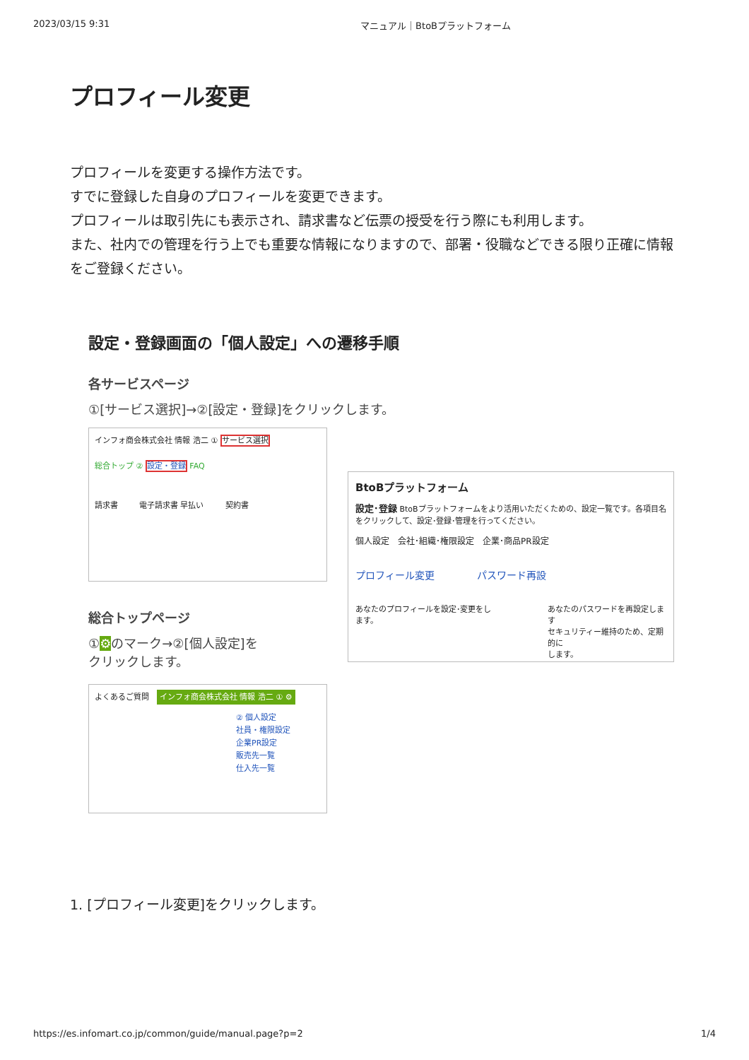2023/03/15 9:31 マニュアル｜BtoBプラットフォーム
プロフィール変更
プロフィールを変更する操作方法です。
すでに登録した自身のプロフィールを変更できます。
プロフィールは取引先にも表示され、請求書など伝票の授受を行う際にも利用します。
また、社内での管理を行う上でも重要な情報になりますので、部署・役職などできる限り正確に情報をご登録ください。
設定・登録画面の「個人設定」への遷移手順
各サービスページ
①[サービス選択]→②[設定・登録]をクリックします。
インフォ商会株式会社 情報 浩二 ① サービス選択
総合トップ ② 設定・登録 FAQ
請求書 電子請求書 早払い 契約書
BtoBプラットフォーム
設定･登録 BtoBプラットフォームをより活用いただくための、設定一覧です。各項目名をクリックして、設定･登録･管理を行ってください。
個人設定　会社･組織･権限設定　企業･商品PR設定
プロフィール変更 パスワード再設
あなたのプロフィールを設定･変更をします。 あなたのパスワードを再設定します
セキュリティー維持のため、定期的に
します。
総合トップページ
①⚙のマーク→②[個人設定]を
クリックします。
よくあるご質問　インフォ商会株式会社 情報 浩二 ① ⚙
② 個人設定
社員・権限設定
企業PR設定
販売先一覧
仕入先一覧
1. [プロフィール変更]をクリックします。
https://es.infomart.co.jp/common/guide/manual.page?p=2 1/4